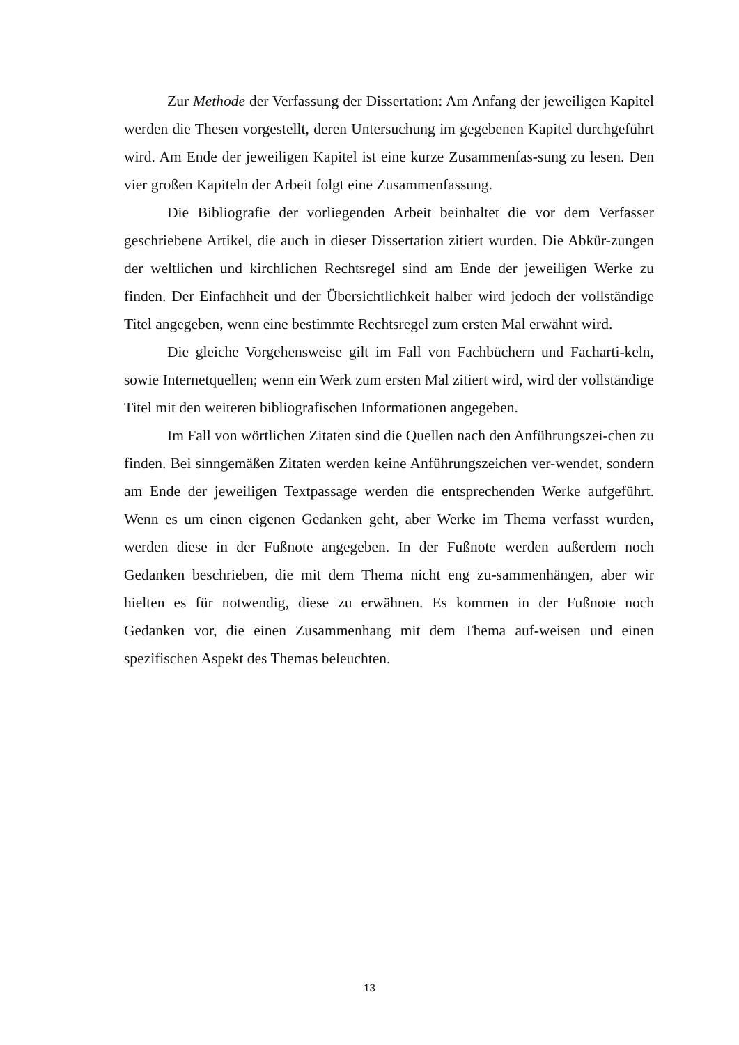Zur Methode der Verfassung der Dissertation: Am Anfang der jeweiligen Kapitel werden die Thesen vorgestellt, deren Untersuchung im gegebenen Kapitel durchgeführt wird. Am Ende der jeweiligen Kapitel ist eine kurze Zusammenfas-sung zu lesen. Den vier großen Kapiteln der Arbeit folgt eine Zusammenfassung.
Die Bibliografie der vorliegenden Arbeit beinhaltet die vor dem Verfasser geschriebene Artikel, die auch in dieser Dissertation zitiert wurden. Die Abkür-zungen der weltlichen und kirchlichen Rechtsregel sind am Ende der jeweiligen Werke zu finden. Der Einfachheit und der Übersichtlichkeit halber wird jedoch der vollständige Titel angegeben, wenn eine bestimmte Rechtsregel zum ersten Mal erwähnt wird.
Die gleiche Vorgehensweise gilt im Fall von Fachbüchern und Facharti-keln, sowie Internetquellen; wenn ein Werk zum ersten Mal zitiert wird, wird der vollständige Titel mit den weiteren bibliografischen Informationen angegeben.
Im Fall von wörtlichen Zitaten sind die Quellen nach den Anführungszei-chen zu finden. Bei sinngemäßen Zitaten werden keine Anführungszeichen ver-wendet, sondern am Ende der jeweiligen Textpassage werden die entsprechenden Werke aufgeführt. Wenn es um einen eigenen Gedanken geht, aber Werke im Thema verfasst wurden, werden diese in der Fußnote angegeben. In der Fußnote werden außerdem noch Gedanken beschrieben, die mit dem Thema nicht eng zu-sammenhängen, aber wir hielten es für notwendig, diese zu erwähnen. Es kommen in der Fußnote noch Gedanken vor, die einen Zusammenhang mit dem Thema auf-weisen und einen spezifischen Aspekt des Themas beleuchten.
13